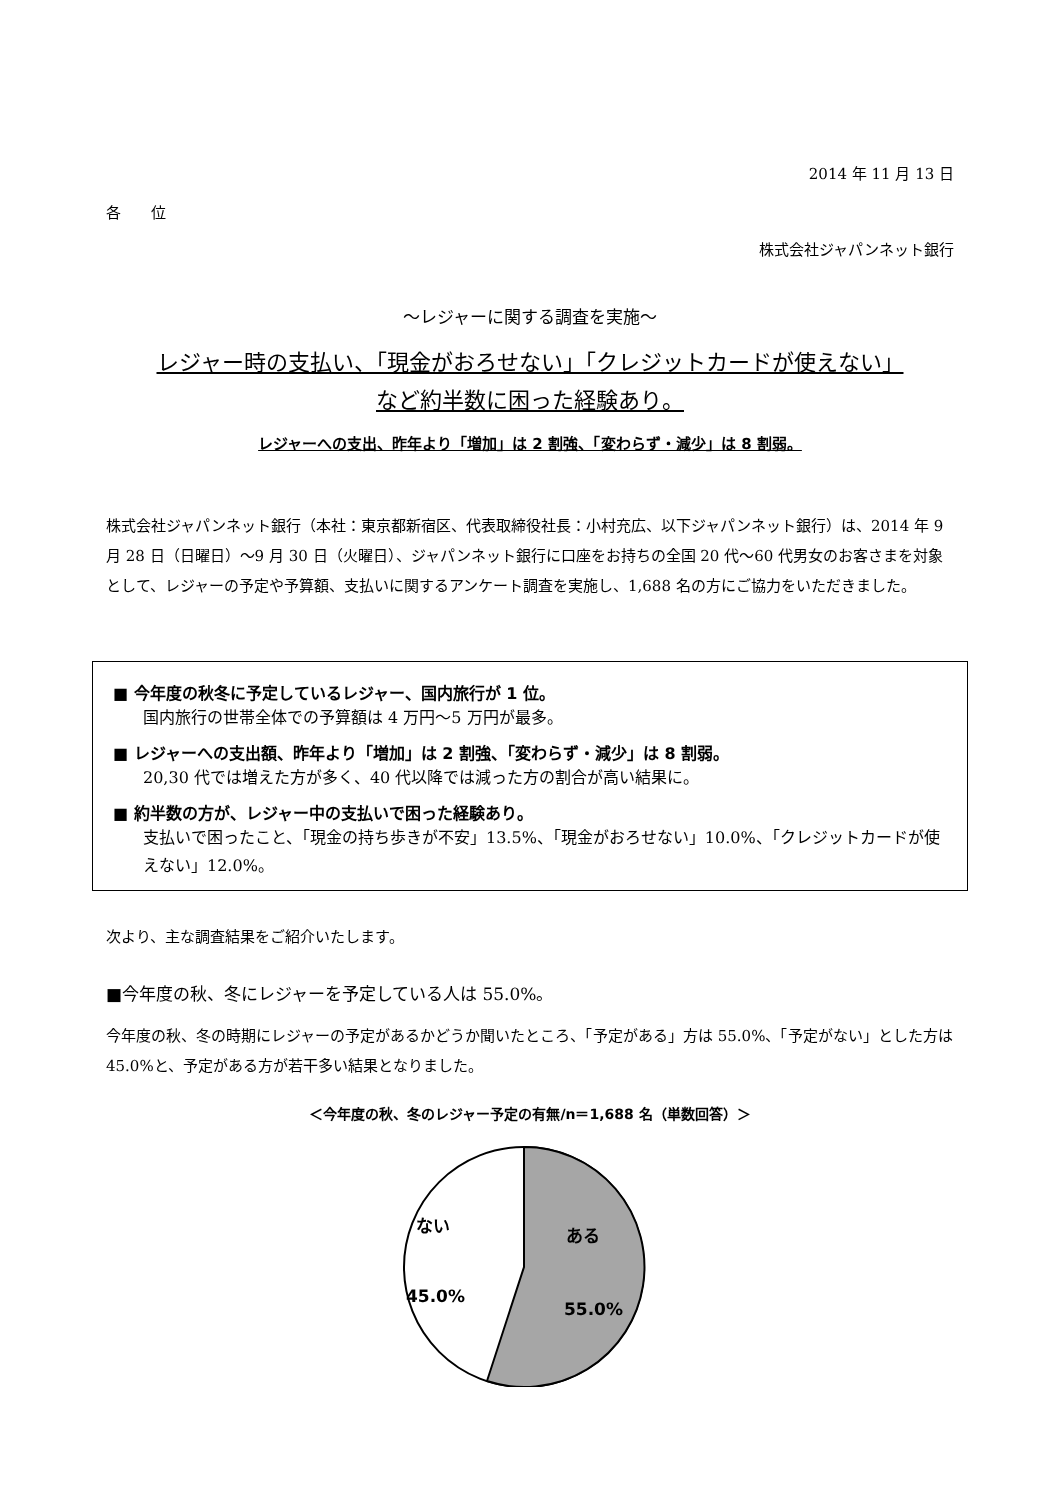2014 年 11 月 13 日
各　　位
株式会社ジャパンネット銀行
～レジャーに関する調査を実施～
レジャー時の支払い、「現金がおろせない」「クレジットカードが使えない」
など約半数に困った経験あり。
レジャーへの支出、昨年より「増加」は 2 割強、「変わらず・減少」は 8 割弱。
株式会社ジャパンネット銀行（本社：東京都新宿区、代表取締役社長：小村充広、以下ジャパンネット銀行）は、2014 年 9 月 28 日（日曜日）～9 月 30 日（火曜日）、ジャパンネット銀行に口座をお持ちの全国 20 代～60 代男女のお客さまを対象として、レジャーの予定や予算額、支払いに関するアンケート調査を実施し、1,688 名の方にご協力をいただきました。
■ 今年度の秋冬に予定しているレジャー、国内旅行が 1 位。
国内旅行の世帯全体での予算額は 4 万円～5 万円が最多。
■ レジャーへの支出額、昨年より「増加」は 2 割強、「変わらず・減少」は 8 割弱。
20,30 代では増えた方が多く、40 代以降では減った方の割合が高い結果に。
■ 約半数の方が、レジャー中の支払いで困った経験あり。
支払いで困ったこと、「現金の持ち歩きが不安」13.5%、「現金がおろせない」10.0%、「クレジットカードが使えない」12.0%。
次より、主な調査結果をご紹介いたします。
■今年度の秋、冬にレジャーを予定している人は 55.0%。
今年度の秋、冬の時期にレジャーの予定があるかどうか聞いたところ、「予定がある」方は 55.0%、「予定がない」とした方は 45.0%と、予定がある方が若干多い結果となりました。
＜今年度の秋、冬のレジャー予定の有無/n＝1,688 名（単数回答）＞
ない
ある
45.0%
55.0%